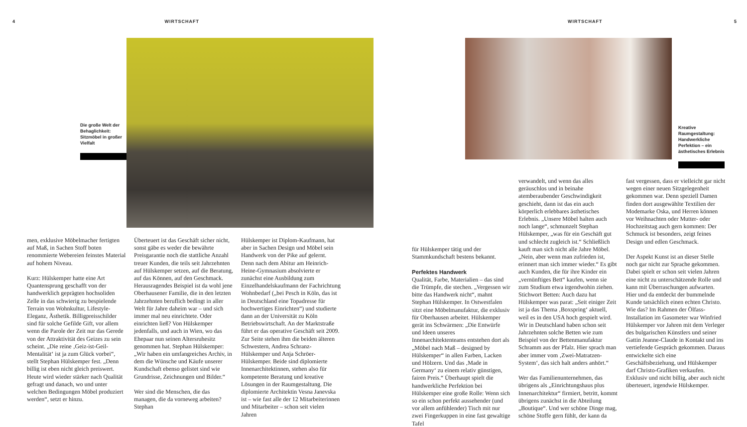4 WIRTSCHAFT
Die große Welt der Behaglichkeit: Sitzmöbel in großer Vielfalt
men, exklusive Möbelmacher fertigten auf Maß, in Sachen Stoff boten renommierte Webereien feinstes Material auf hohem Niveau.
Kurz: Hülskemper hatte eine Art Quantensprung geschafft von der handwerklich geprägten hochsoliden Zelle in das schwierig zu bespielende Terrain von Wohnkultur, Lifestyle-Eleganz, Ästhetik. Billigpreisschilder sind für solche Gefilde Gift, vor allem wenn die Parole der Zeit nur das Gerede von der Attraktivität des Geizes zu sein scheint. „Die reine ‚Geiz-ist-Geil-Mentalität‘ ist ja zum Glück vorbei“, stellt Stephan Hülskemper fest. „Denn billig ist eben nicht gleich preiswert. Heute wird wieder stärker nach Qualität gefragt und danach, wo und unter welchen Bedingungen Möbel produziert werden“, setzt er hinzu.
Überteuert ist das Geschäft sicher nicht, sonst gäbe es weder die bewährte Preisgarantie noch die stattliche Anzahl treuer Kunden, die teils seit Jahrzehnten auf Hülskemper setzen, auf die Beratung, auf das Können, auf den Geschmack. Herausragendes Beispiel ist da wohl jene Oberhausener Familie, die in den letzten Jahrzehnten beruflich bedingt in aller Welt für Jahre daheim war – und sich immer mal neu einrichtete. Oder einrichten ließ? Von Hülskemper jedenfalls, und auch in Wien, wo das Ehepaar nun seinen Altersruhesitz genommen hat. Stephan Hülskemper: „Wir haben ein umfangreiches Archiv, in dem die Wünsche und Käufe unserer Kundschaft ebenso gelistet sind wie Grundrisse, Zeichnungen und Bilder.“
Wer sind die Menschen, die das managen, die da vorneweg arbeiten? Stephan
Hülskemper ist Diplom-Kaufmann, hat aber in Sachen Design und Möbel sein Handwerk von der Pike auf gelernt. Denn nach dem Abitur am Heinrich-Heine-Gymnasium absolvierte er zunächst eine Ausbildung zum Einzelhandelskaufmann der Fachrichtung Wohnbedarf („bei Pesch in Köln, das ist in Deutschland eine Topadresse für hochwertiges Einrichten“) und studierte dann an der Universität zu Köln Betriebswirtschaft. An der Marktstraße führt er das operative Geschäft seit 2009. Zur Seite stehen ihm die beiden älteren Schwestern, Andrea Schranz-Hülskemper und Anja Schröer-Hülskemper. Beide sind diplomierte Innenarchitektinnen, stehen also für kompetente Beratung und kreative Lösungen in der Raumgestaltung. Die diplomierte Architektin Vesna Janevska ist – wie fast alle der 12 Mitarbeiterinnen und Mitarbeiter – schon seit vielen Jahren
WIRTSCHAFT 5
Kreative Raumgestaltung: Handwerkliche Perfektion – ein ästhetisches Erlebnis
für Hülskemper tätig und der Stammkundschaft bestens bekannt.
Perfektes Handwerk
Qualität, Farbe, Materialien – das sind die Trümpfe, die stechen. „Vergessen wir bitte das Handwerk nicht“, mahnt Stephan Hülskemper. In Ostwestfalen sitzt eine Möbelmanufaktur, die exklusiv für Oberhausen arbeitet. Hülskemper gerät ins Schwärmen: „Die Entwürfe und Ideen unseres Innenarchitektenteams entstehen dort als „Möbel nach Maß – designed by Hülskemper“ in allen Farben, Lacken und Hölzern. Und das ‚Made in Germany‘ zu einem relativ günstigen, fairen Preis.“ Überhaupt spielt die handwerkliche Perfektion bei Hülskemper eine große Rolle: Wenn sich so ein schon perfekt aussehender (und vor allem anfühlender) Tisch mit nur zwei Fingerkuppen in eine fast gewaltige Tafel
verwandelt, und wenn das alles geräuschlos und in beinahe atemberaubender Geschwindigkeit geschieht, dann ist das ein auch körperlich erlebbares ästhetisches Erlebnis. „Unsere Möbel halten auch noch lange“, schmunzelt Stephan Hülskemper, „was für ein Geschäft gut und schlecht zugleich ist.“ Schließlich kauft man sich nicht alle Jahre Möbel. „Nein, aber wenn man zufrieden ist, erinnert man sich immer wieder.“ Es gibt auch Kunden, die für ihre Kinder ein „vernünftiges Bett“ kaufen, wenn sie zum Studium etwa irgendwohin ziehen. Stichwort Betten: Auch dazu hat Hülskemper was parat: „Seit einiger Zeit ist ja das Thema ‚Boxspring‘ aktuell, weil es in den USA hoch gespielt wird. Wir in Deutschland haben schon seit Jahrzehnten solche Betten wie zum Beispiel von der Bettenmanufaktur Schramm aus der Pfalz. Hier sprach man aber immer vom ‚Zwei-Matratzen-System‘, das sich halt anders anhört.“
Wer das Familienunternehmen, das übrigens als „Einrichtungshaus plus Innenarchitektur“ firmiert, betritt, kommt übrigens zunächst in die Abteilung „Boutique“. Und wer schöne Dinge mag, schöne Stoffe gern fühlt, der kann da
fast vergessen, dass er vielleicht gar nicht wegen einer neuen Sitzgelegenheit gekommen war. Denn speziell Damen finden dort ausgewählte Textilien der Modemarke Oska, und Herren können vor Weihnachten oder Mutter- oder Hochzeitstag auch gern kommen: Der Schmuck ist besonders, zeigt feines Design und edlen Geschmack.
Der Aspekt Kunst ist an dieser Stelle noch gar nicht zur Sprache gekommen. Dabei spielt er schon seit vielen Jahren eine nicht zu unterschätzende Rolle und kann mit Überraschungen aufwarten. Hier und da entdeckt der bummelnde Kunde tatsächlich einen echten Christo. Wie das? Im Rahmen der Ölfass-Installation im Gasometer war Winfried Hülskemper vor Jahren mit dem Verleger des bulgarischen Künstlers und seiner Gattin Jeanne-Claude in Kontakt und ins vertiefende Gespräch gekommen. Daraus entwickelte sich eine Geschäftsbeziehung, und Hülskemper darf Christo-Grafiken verkaufen. Exklusiv und nicht billig, aber auch nicht überteuert, irgendwie Hülskemper.